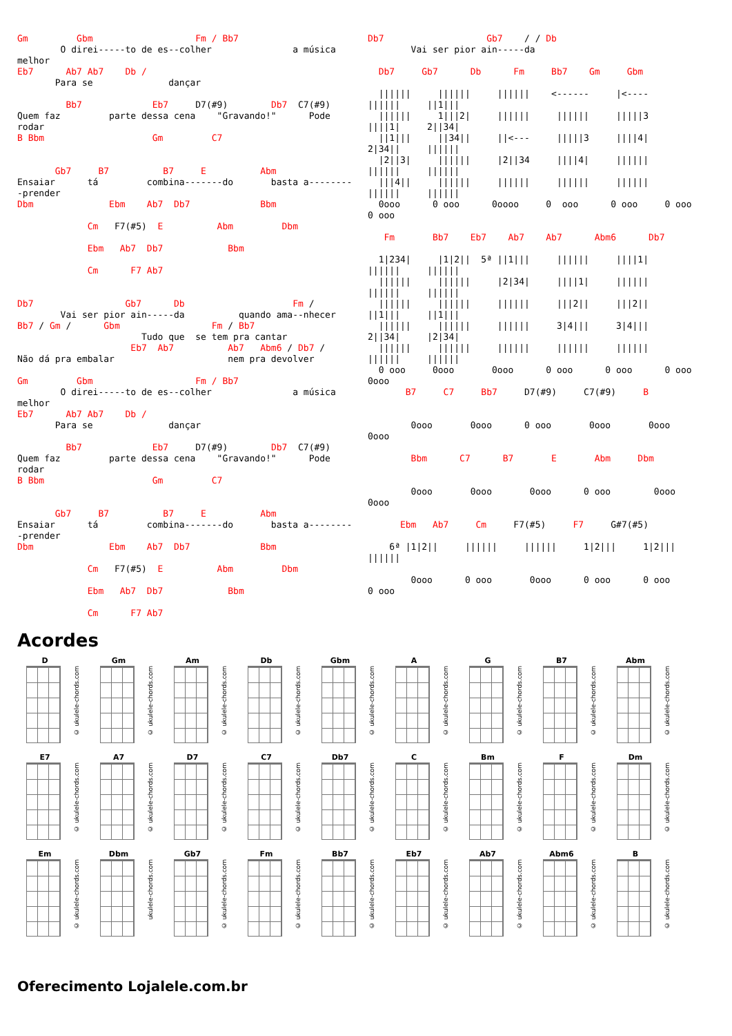Gm         Gbm                   Fm / Bb7
        O direi-----to de es--colher               a música
melhor
Eb7      Ab7 Ab7    Db /
       Para se              dançar

         Bb7             Eb7     D7(#9)        Db7  C7(#9)
Quem faz         parte dessa cena    "Gravando!"      Pode
rodar
B Bbm                    Gm         C7


       Gb7     B7          B7     E          Abm
Ensaiar      tá         combina-------do       basta a--------
-prender
Dbm              Ebm    Ab7  Db7             Bbm

             Cm   F7(#5)  E          Abm         Dbm

             Ebm   Ab7  Db7            Bbm

             Cm      F7 Ab7


Db7                 Gb7      Db                    Fm /
        Vai ser pior ain-----da          quando ama--nhecer
Bb7 / Gm /      Gbm                 Fm / Bb7
                       Tudo que  se tem pra cantar
                     Eb7  Ab7          Ab7   Abm6 / Db7 /
Não dá pra embalar                     nem pra devolver

Gm         Gbm                   Fm / Bb7
        O direi-----to de es--colher               a música
melhor
Eb7      Ab7 Ab7    Db /
       Para se              dançar

         Bb7             Eb7     D7(#9)        Db7  C7(#9)
Quem faz         parte dessa cena    "Gravando!"      Pode
rodar
B Bbm                    Gm         C7


       Gb7     B7          B7     E          Abm
Ensaiar      tá         combina-------do       basta a--------
-prender
Dbm              Ebm    Ab7  Db7             Bbm

             Cm   F7(#5)  E          Abm         Dbm

             Ebm   Ab7  Db7            Bbm

             Cm      F7 Ab7
Db7                   Gb7    / / Db
        Vai ser pior ain-----da

  Db7     Gb7      Db      Fm     Bb7    Gm     Gbm

  ||||||     ||||||     ||||||    <------     |<----
||||||     ||1|||
  ||||||     1|||2|     ||||||     ||||||     |||||3
||||1|     2||34|
  ||1|||     ||34||     ||<---     |||||3     ||||4|
2|34||     ||||||
  |2||3|     ||||||     |2||34     ||||4|     ||||||
||||||     ||||||
  |||4||     ||||||     ||||||     ||||||     ||||||
||||||     ||||||
  0ooo      0 ooo      0oooo     0  ooo      0 ooo     0 ooo
0 ooo

   Fm       Bb7    Eb7    Ab7    Ab7      Abm6      Db7

  1|234|     |1|2||  5ª ||1|||     ||||||     ||||1|
||||||     ||||||
  ||||||     ||||||     |2|34|     ||||1|     ||||||
||||||     ||||||
  ||||||     ||||||     ||||||     |||2||     |||2||
||1|||     ||1|||
  ||||||     ||||||     ||||||     3|4|||     3|4|||
2||34|     |2|34|
  ||||||     ||||||     ||||||     ||||||     ||||||
||||||     ||||||
  0 ooo     0ooo       0ooo      0 ooo      0 ooo      0 ooo
0ooo
       B7     C7     Bb7     D7(#9)     C7(#9)     B


        0ooo       0ooo      0 ooo       0ooo       0ooo
0ooo

        Bbm      C7      B7       E       Abm     Dbm


        0ooo       0ooo       0ooo      0 ooo        0ooo
0ooo

      Ebm   Ab7     Cm     F7(#5)     F7     G#7(#5)

    6ª |1|2||     ||||||     ||||||     1|2|||     1|2|||
||||||

        0ooo      0 ooo       0ooo      0 ooo      0 ooo
0 ooo
Acordes
D
© ukulele-chords.com
Gm
© ukulele-chords.com
Am
© ukulele-chords.com
Db
© ukulele-chords.com
Gbm
© ukulele-chords.com
A
© ukulele-chords.com
G
© ukulele-chords.com
B7
© ukulele-chords.com
Abm
© ukulele-chords.com
E7
© ukulele-chords.com
A7
© ukulele-chords.com
D7
© ukulele-chords.com
C7
© ukulele-chords.com
Db7
© ukulele-chords.com
C
© ukulele-chords.com
Bm
© ukulele-chords.com
F
© ukulele-chords.com
Dm
© ukulele-chords.com
Em
© ukulele-chords.com
Dbm
ukulele-chords.com
Gb7
© ukulele-chords.com
Fm
© ukulele-chords.com
Bb7
© ukulele-chords.com
Eb7
© ukulele-chords.com
Ab7
© ukulele-chords.com
Abm6
© ukulele-chords.com
B
© ukulele-chords.com
Oferecimento Lojalele.com.br